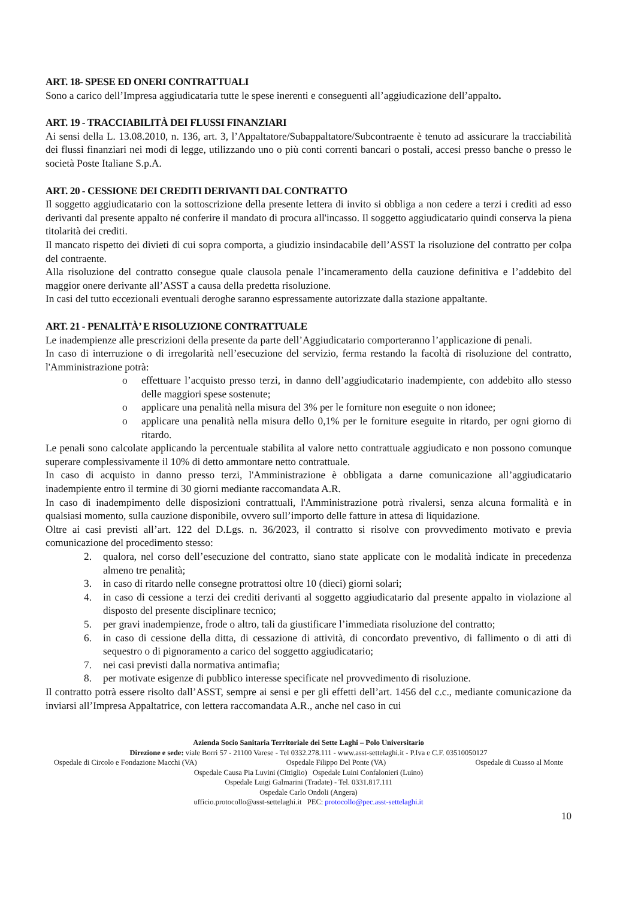ART. 18- SPESE ED ONERI CONTRATTUALI
Sono a carico dell’Impresa aggiudicataria tutte le spese inerenti e conseguenti all’aggiudicazione dell’appalto.
ART. 19 - TRACCIABILITÀ DEI FLUSSI FINANZIARI
Ai sensi della L. 13.08.2010, n. 136, art. 3, l’Appaltatore/Subappaltatore/Subcontraente è tenuto ad assicurare la tracciabilità dei flussi finanziari nei modi di legge, utilizzando uno o più conti correnti bancari o postali, accesi presso banche o presso le società Poste Italiane S.p.A.
ART. 20 - CESSIONE DEI CREDITI DERIVANTI DAL CONTRATTO
Il soggetto aggiudicatario con la sottoscrizione della presente lettera di invito si obbliga a non cedere a terzi i crediti ad esso derivanti dal presente appalto né conferire il mandato di procura all'incasso. Il soggetto aggiudicatario quindi conserva la piena titolarità dei crediti.
Il mancato rispetto dei divieti di cui sopra comporta, a giudizio insindacabile dell’ASST la risoluzione del contratto per colpa del contraente.
Alla risoluzione del contratto consegue quale clausola penale l’incameramento della cauzione definitiva e l’addebito del maggior onere derivante all’ASST a causa della predetta risoluzione.
In casi del tutto eccezionali eventuali deroghe saranno espressamente autorizzate dalla stazione appaltante.
ART. 21 - PENALITÀ’ E RISOLUZIONE CONTRATTUALE
Le inadempienze alle prescrizioni della presente da parte dell’Aggiudicatario comporteranno l’applicazione di penali.
In caso di interruzione o di irregolarità nell’esecuzione del servizio, ferma restando la facoltà di risoluzione del contratto, l'Amministrazione potrà:
o effettuare l’acquisto presso terzi, in danno dell’aggiudicatario inadempiente, con addebito allo stesso delle maggiori spese sostenute;
o applicare una penalità nella misura del 3% per le forniture non eseguite o non idonee;
o applicare una penalità nella misura dello 0,1% per le forniture eseguite in ritardo, per ogni giorno di ritardo.
Le penali sono calcolate applicando la percentuale stabilita al valore netto contrattuale aggiudicato e non possono comunque superare complessivamente il 10% di detto ammontare netto contrattuale.
In caso di acquisto in danno presso terzi, l'Amministrazione è obbligata a darne comunicazione all’aggiudicatario inadempiente entro il termine di 30 giorni mediante raccomandata A.R.
In caso di inadempimento delle disposizioni contrattuali, l'Amministrazione potrà rivalersi, senza alcuna formalità e in qualsiasi momento, sulla cauzione disponibile, ovvero sull’importo delle fatture in attesa di liquidazione.
Oltre ai casi previsti all’art. 122 del D.Lgs. n. 36/2023, il contratto si risolve con provvedimento motivato e previa comunicazione del procedimento stesso:
2. qualora, nel corso dell’esecuzione del contratto, siano state applicate con le modalità indicate in precedenza almeno tre penalità;
3. in caso di ritardo nelle consegne protrattosi oltre 10 (dieci) giorni solari;
4. in caso di cessione a terzi dei crediti derivanti al soggetto aggiudicatario dal presente appalto in violazione al disposto del presente disciplinare tecnico;
5. per gravi inadempienze, frode o altro, tali da giustificare l’immediata risoluzione del contratto;
6. in caso di cessione della ditta, di cessazione di attività, di concordato preventivo, di fallimento o di atti di sequestro o di pignoramento a carico del soggetto aggiudicatario;
7. nei casi previsti dalla normativa antimafia;
8. per motivate esigenze di pubblico interesse specificate nel provvedimento di risoluzione.
Il contratto potrà essere risolto dall’ASST, sempre ai sensi e per gli effetti dell’art. 1456 del c.c., mediante comunicazione da inviarsi all’Impresa Appaltatrice, con lettera raccomandata A.R., anche nel caso in cui
Azienda Socio Sanitaria Territoriale dei Sette Laghi – Polo Universitario
Direzione e sede: viale Borri 57 - 21100 Varese - Tel 0332.278.111 - www.asst-settelaghi.it - P.Iva e C.F. 03510050127
Ospedale di Circolo e Fondazione Macchi (VA) Ospedale Filippo Del Ponte (VA) Ospedale di Cuasso al Monte
Ospedale Causa Pia Luvini (Cittiglio) Ospedale Luini Confalonieri (Luino)
Ospedale Luigi Galmarini (Tradate) - Tel. 0331.817.111
Ospedale Carlo Ondoli (Angera)
ufficio.protocollo@asst-settelaghi.it PEC: protocollo@pec.asst-settelaghi.it
10